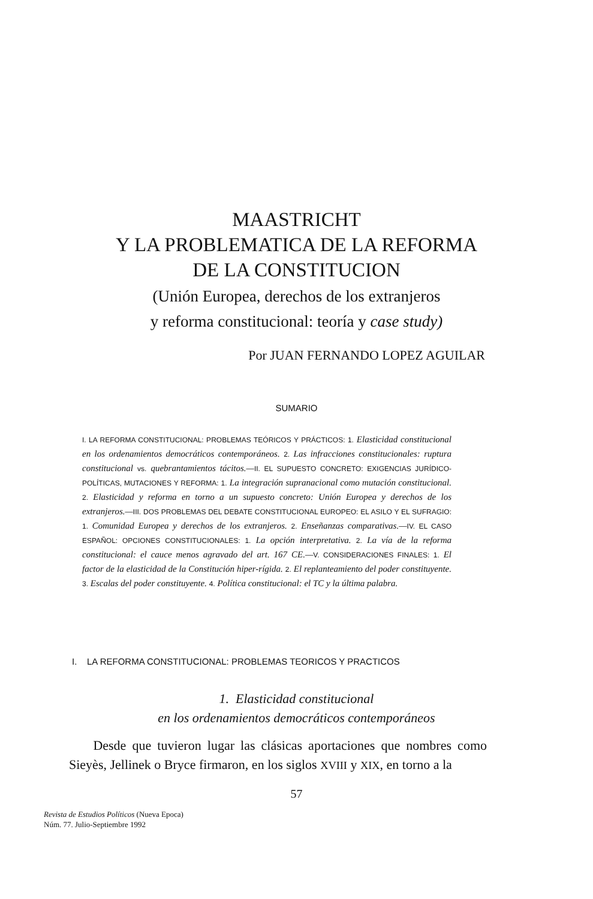MAASTRICHT
Y LA PROBLEMATICA DE LA REFORMA
DE LA CONSTITUCION
(Unión Europea, derechos de los extranjeros
y reforma constitucional: teoría y case study)
Por JUAN FERNANDO LOPEZ AGUILAR
SUMARIO
I. LA REFORMA CONSTITUCIONAL: PROBLEMAS TEÓRICOS Y PRÁCTICOS: 1. Elasticidad constitucional en los ordenamientos democráticos contemporáneos. 2. Las infracciones constitucionales: ruptura constitucional vs. quebrantamientos tácitos.—II. EL SUPUESTO CONCRETO: EXIGENCIAS JURÍDICO-POLÍTICAS, MUTACIONES Y REFORMA: 1. La integración supranacional como mutación constitucional. 2. Elasticidad y reforma en torno a un supuesto concreto: Unión Europea y derechos de los extranjeros.—III. DOS PROBLEMAS DEL DEBATE CONSTITUCIONAL EUROPEO: EL ASILO Y EL SUFRAGIO: 1. Comunidad Europea y derechos de los extranjeros. 2. Enseñanzas comparativas.—IV. EL CASO ESPAÑOL: OPCIONES CONSTITUCIONALES: 1. La opción interpretativa. 2. La vía de la reforma constitucional: el cauce menos agravado del art. 167 CE.—V. CONSIDERACIONES FINALES: 1. El factor de la elasticidad de la Constitución hiper-rígida. 2. El replanteamiento del poder constituyente. 3. Escalas del poder constituyente. 4. Política constitucional: el TC y la última palabra.
I. LA REFORMA CONSTITUCIONAL: PROBLEMAS TEORICOS Y PRACTICOS
1. Elasticidad constitucional
en los ordenamientos democráticos contemporáneos
Desde que tuvieron lugar las clásicas aportaciones que nombres como Sieyès, Jellinek o Bryce firmaron, en los siglos XVIII y XIX, en torno a la
57
Revista de Estudios Políticos (Nueva Epoca)
Núm. 77. Julio-Septiembre 1992